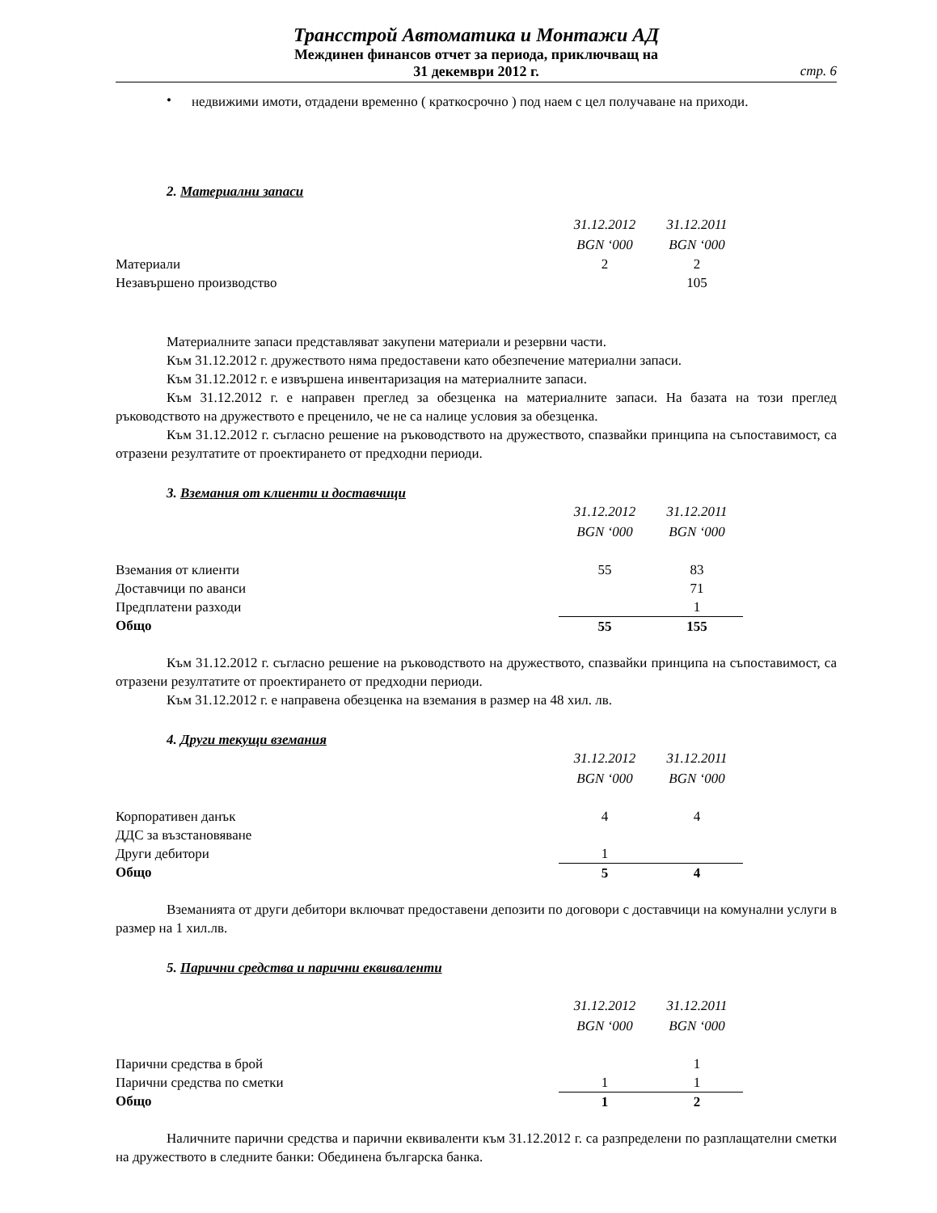Трансстрой Автоматика и Монтажи АД
Междинен финансов отчет за периода, приключващ на
31 декември 2012 г.
стр. 6
•
недвижими имоти, отдадени временно ( краткосрочно ) под наем с цел получаване на приходи.
2. Материални запаси
| | 31.12.2012 | 31.12.2011 | |
| | BGN ‘000 | BGN ‘000 | |
| Материали | 2 | 2 | |
| Незавършено производство | | 105 | |
Материалните запаси представляват закупени материали и резервни части.
Към 31.12.2012 г. дружеството няма предоставени като обезпечение материални запаси.
Към 31.12.2012 г. е извършена инвентаризация на материалните запаси.
Към 31.12.2012 г. е направен преглед за обезценка на материалните запаси. На базата на този преглед ръководството на дружеството е преценило, че не са налице условия за обезценка.
Към 31.12.2012 г. съгласно решение на ръководството на дружеството, спазвайки принципа на съпоставимост, са отразени резултатите от проектирането от предходни периоди.
3. Вземания от клиенти и доставчици
| | 31.12.2012 | 31.12.2011 | |
| | BGN ‘000 | BGN ‘000 | |
| Вземания от клиенти | 55 | 83 | |
| Доставчици по аванси | | 71 | |
| Предплатени разходи | | 1 | |
| Общо | 55 | 155 | |
Към 31.12.2012 г. съгласно решение на ръководството на дружеството, спазвайки принципа на съпоставимост, са отразени резултатите от проектирането от предходни периоди.
Към 31.12.2012 г. е направена обезценка на вземания в размер на 48 хил. лв.
4. Други текущи вземания
| | 31.12.2012 | 31.12.2011 | |
| | BGN ‘000 | BGN ‘000 | |
| Корпоративен данък | 4 | 4 | |
| ДДС за възстановяване | | | |
| Други дебитори | 1 | | |
| Общо | 5 | 4 | |
Вземанията от други дебитори включват предоставени депозити по договори с доставчици на комунални услуги в размер на 1 хил.лв.
5. Парични средства и парични еквиваленти
| | 31.12.2012 | 31.12.2011 | |
| | BGN ‘000 | BGN ‘000 | |
| Парични средства в брой | | 1 | |
| Парични средства по сметки | 1 | 1 | |
| Общо | 1 | 2 | |
Наличните парични средства и парични еквиваленти към 31.12.2012 г. са разпределени по разплащателни сметки на дружеството в следните банки: Обединена българска банка.